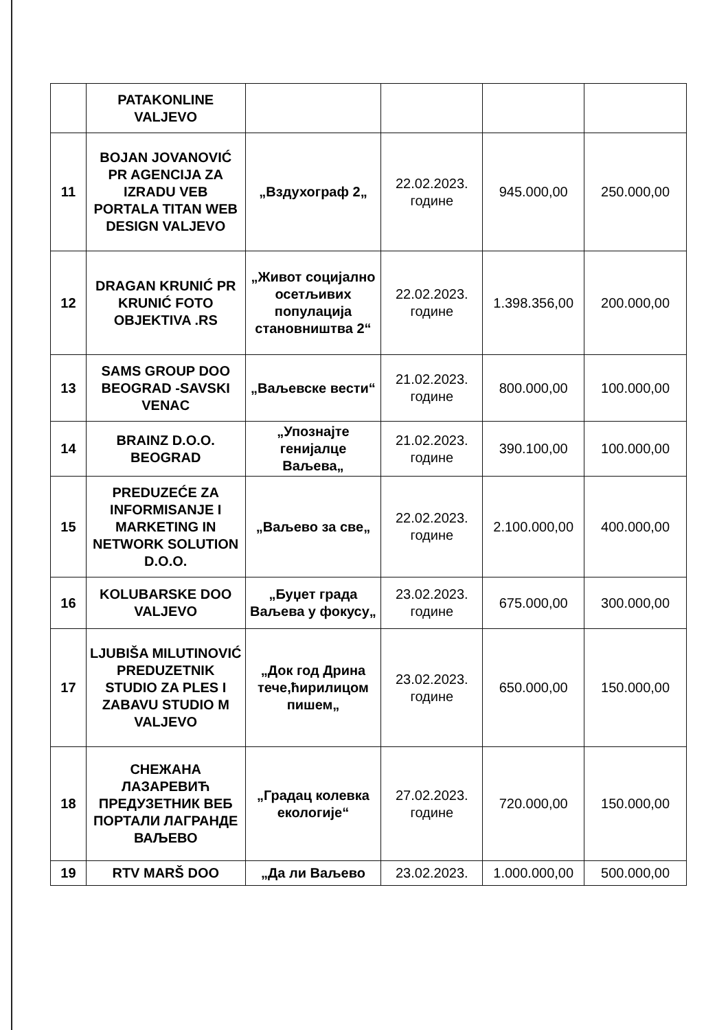| | PATAKONLINE VALJEVO | | | | |
| 11 | BOJAN JOVANOVIĆ PR AGENCIJA ZA IZRADU VEB PORTALA TITAN WEB DESIGN VALJEVO | „Вздухограф 2„ | 22.02.2023. године | 945.000,00 | 250.000,00 |
| 12 | DRAGAN KRUNIĆ PR KRUNIĆ FOTO OBJEKTIVA .RS | „Живот социјално осетљивих популација становништва 2“ | 22.02.2023. године | 1.398.356,00 | 200.000,00 |
| 13 | SAMS GROUP DOO BEOGRAD -SAVSKI VENAC | „Ваљевске вести“ | 21.02.2023. године | 800.000,00 | 100.000,00 |
| 14 | BRAINZ D.O.O. BEOGRAD | „Упознајте генијалце Ваљева„ | 21.02.2023. године | 390.100,00 | 100.000,00 |
| 15 | PREDUZEĆE ZA INFORMISANJE I MARKETING IN NETWORK SOLUTION D.O.O. | „Ваљево за све„ | 22.02.2023. године | 2.100.000,00 | 400.000,00 |
| 16 | KOLUBARSKE DOO VALJEVO | „Буџет града Ваљева у фокусу„ | 23.02.2023. године | 675.000,00 | 300.000,00 |
| 17 | LJUBIŠA MILUTINOVIĆ PREDUZETNIK STUDIO ZA PLES I ZABAVU STUDIO M VALJEVO | „Док год Дрина тече,ћирилицом пишем„ | 23.02.2023. године | 650.000,00 | 150.000,00 |
| 18 | СНЕЖАНА ЛАЗАРЕВИЋ ПРЕДУЗЕТНИК ВЕБ ПОРТАЛИ ЛАГРАНДЕ ВАЉЕВО | „Градац колевка екологије“ | 27.02.2023. године | 720.000,00 | 150.000,00 |
| 19 | RTV MARŠ DOO | „Да ли Ваљево | 23.02.2023. | 1.000.000,00 | 500.000,00 |